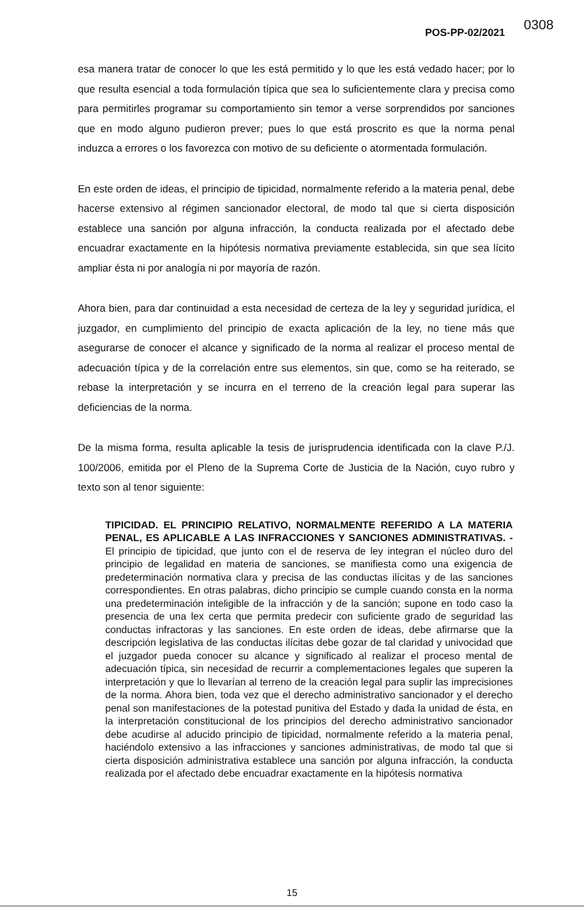0308 POS-PP-02/2021
esa manera tratar de conocer lo que les está permitido y lo que les está vedado hacer; por lo que resulta esencial a toda formulación típica que sea lo suficientemente clara y precisa como para permitirles programar su comportamiento sin temor a verse sorprendidos por sanciones que en modo alguno pudieron prever; pues lo que está proscrito es que la norma penal induzca a errores o los favorezca con motivo de su deficiente o atormentada formulación.
En este orden de ideas, el principio de tipicidad, normalmente referido a la materia penal, debe hacerse extensivo al régimen sancionador electoral, de modo tal que si cierta disposición establece una sanción por alguna infracción, la conducta realizada por el afectado debe encuadrar exactamente en la hipótesis normativa previamente establecida, sin que sea lícito ampliar ésta ni por analogía ni por mayoría de razón.
Ahora bien, para dar continuidad a esta necesidad de certeza de la ley y seguridad jurídica, el juzgador, en cumplimiento del principio de exacta aplicación de la ley, no tiene más que asegurarse de conocer el alcance y significado de la norma al realizar el proceso mental de adecuación típica y de la correlación entre sus elementos, sin que, como se ha reiterado, se rebase la interpretación y se incurra en el terreno de la creación legal para superar las deficiencias de la norma.
De la misma forma, resulta aplicable la tesis de jurisprudencia identificada con la clave P./J. 100/2006, emitida por el Pleno de la Suprema Corte de Justicia de la Nación, cuyo rubro y texto son al tenor siguiente:
TIPICIDAD. EL PRINCIPIO RELATIVO, NORMALMENTE REFERIDO A LA MATERIA PENAL, ES APLICABLE A LAS INFRACCIONES Y SANCIONES ADMINISTRATIVAS. - El principio de tipicidad, que junto con el de reserva de ley integran el núcleo duro del principio de legalidad en materia de sanciones, se manifiesta como una exigencia de predeterminación normativa clara y precisa de las conductas ilícitas y de las sanciones correspondientes. En otras palabras, dicho principio se cumple cuando consta en la norma una predeterminación inteligible de la infracción y de la sanción; supone en todo caso la presencia de una lex certa que permita predecir con suficiente grado de seguridad las conductas infractoras y las sanciones. En este orden de ideas, debe afirmarse que la descripción legislativa de las conductas ilícitas debe gozar de tal claridad y univocidad que el juzgador pueda conocer su alcance y significado al realizar el proceso mental de adecuación típica, sin necesidad de recurrir a complementaciones legales que superen la interpretación y que lo llevarían al terreno de la creación legal para suplir las imprecisiones de la norma. Ahora bien, toda vez que el derecho administrativo sancionador y el derecho penal son manifestaciones de la potestad punitiva del Estado y dada la unidad de ésta, en la interpretación constitucional de los principios del derecho administrativo sancionador debe acudirse al aducido principio de tipicidad, normalmente referido a la materia penal, haciéndolo extensivo a las infracciones y sanciones administrativas, de modo tal que si cierta disposición administrativa establece una sanción por alguna infracción, la conducta realizada por el afectado debe encuadrar exactamente en la hipótesis normativa
15